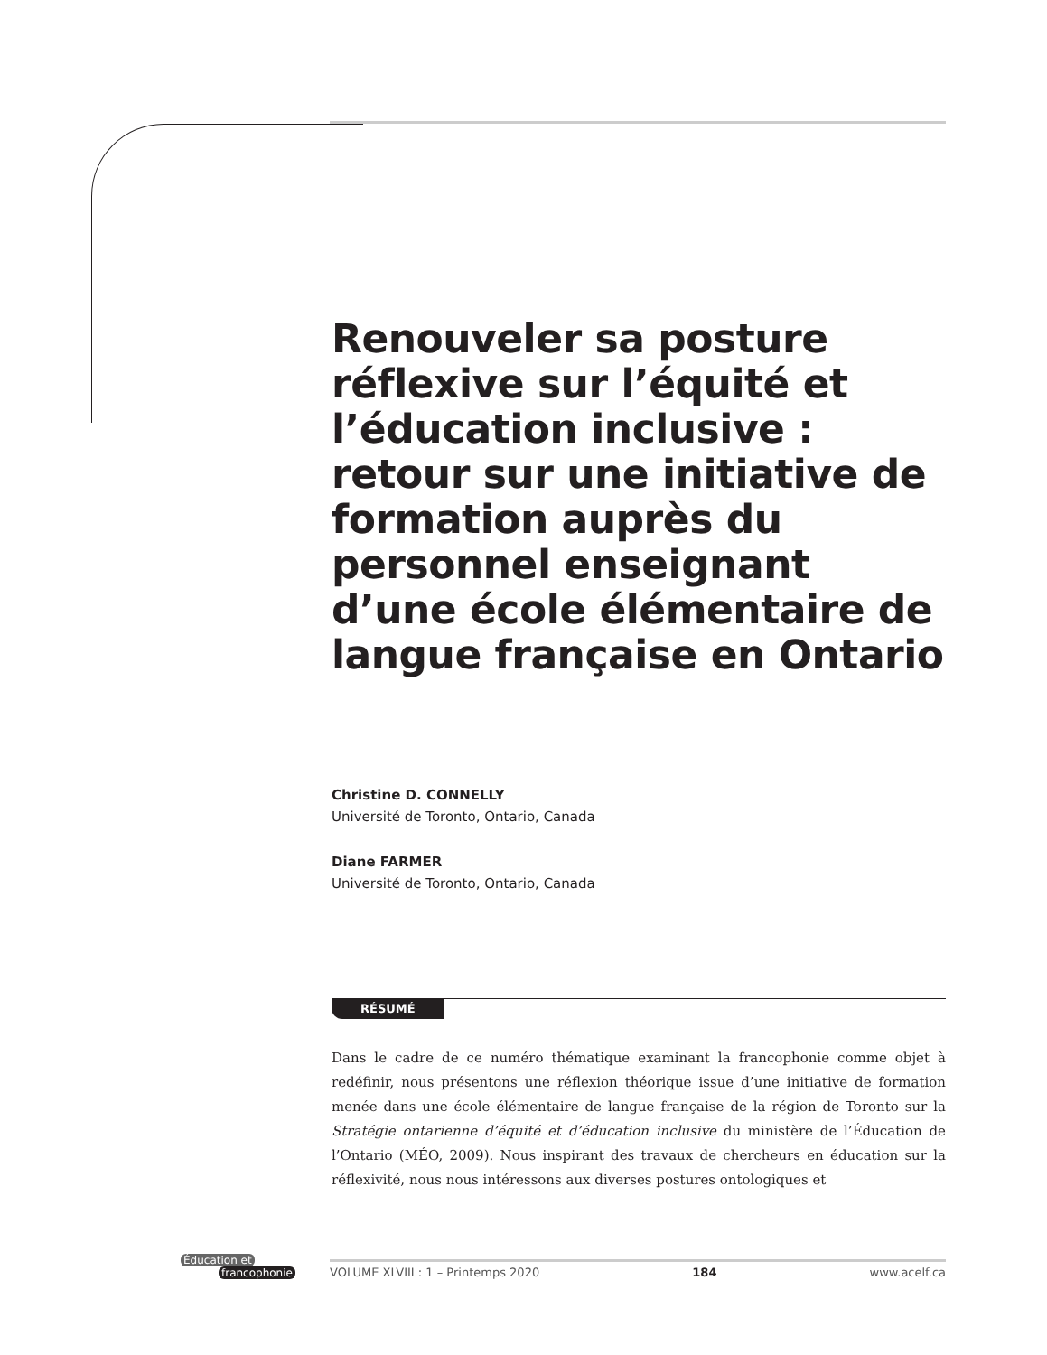Renouveler sa posture réflexive sur l’équité et l’éducation inclusive : retour sur une initiative de formation auprès du personnel enseignant d’une école élémentaire de langue française en Ontario
Christine D. CONNELLY
Université de Toronto, Ontario, Canada
Diane FARMER
Université de Toronto, Ontario, Canada
RÉSUMÉ
Dans le cadre de ce numéro thématique examinant la francophonie comme objet à redéfinir, nous présentons une réflexion théorique issue d’une initiative de formation menée dans une école élémentaire de langue française de la région de Toronto sur la Stratégie ontarienne d’équité et d’éducation inclusive du ministère de l’Éducation de l’Ontario (MÉO, 2009). Nous inspirant des travaux de chercheurs en éducation sur la réflexivité, nous nous intéressons aux diverses postures ontologiques et
Éducation et
francophonie
VOLUME XLVIII : 1 – Printemps 2020 184 www.acelf.ca